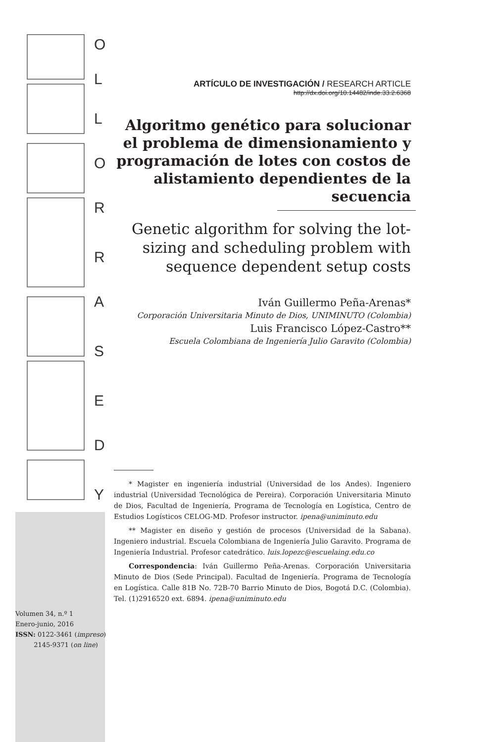Y
D
E
S
A
R
R
O
L
L
O
ARTÍCULO DE INVESTIGACIÓN / RESEARCH ARTICLE
http://dx.doi.org/10.14482/inde.33.2.6368
Algoritmo genético para solucionar el problema de dimensionamiento y programación de lotes con costos de alistamiento dependientes de la secuencia
Genetic algorithm for solving the lot-sizing and scheduling problem with sequence dependent setup costs
Iván Guillermo Peña-Arenas*
Corporación Universitaria Minuto de Dios, UNIMINUTO (Colombia)
Luis Francisco López-Castro**
Escuela Colombiana de Ingeniería Julio Garavito (Colombia)
* Magister en ingeniería industrial (Universidad de los Andes). Ingeniero industrial (Universidad Tecnológica de Pereira). Corporación Universitaria Minuto de Dios, Facultad de Ingeniería, Programa de Tecnología en Logística, Centro de Estudios Logísticos CELOG-MD. Profesor instructor. ipena@uniminuto.edu
** Magister en diseño y gestión de procesos (Universidad de la Sabana). Ingeniero industrial. Escuela Colombiana de Ingeniería Julio Garavito. Programa de Ingeniería Industrial. Profesor catedrático. luis.lopezc@escuelaing.edu.co
Correspondencia: Iván Guillermo Peña-Arenas. Corporación Universitaria Minuto de Dios (Sede Principal). Facultad de Ingeniería. Programa de Tecnología en Logística. Calle 81B No. 72B-70 Barrio Minuto de Dios, Bogotá D.C. (Colombia). Tel. (1)2916520 ext. 6894. ipena@uniminuto.edu
Volumen 34, n.º 1
Enero-junio, 2016
ISSN: 0122-3461 (impreso)
2145-9371 (on line)